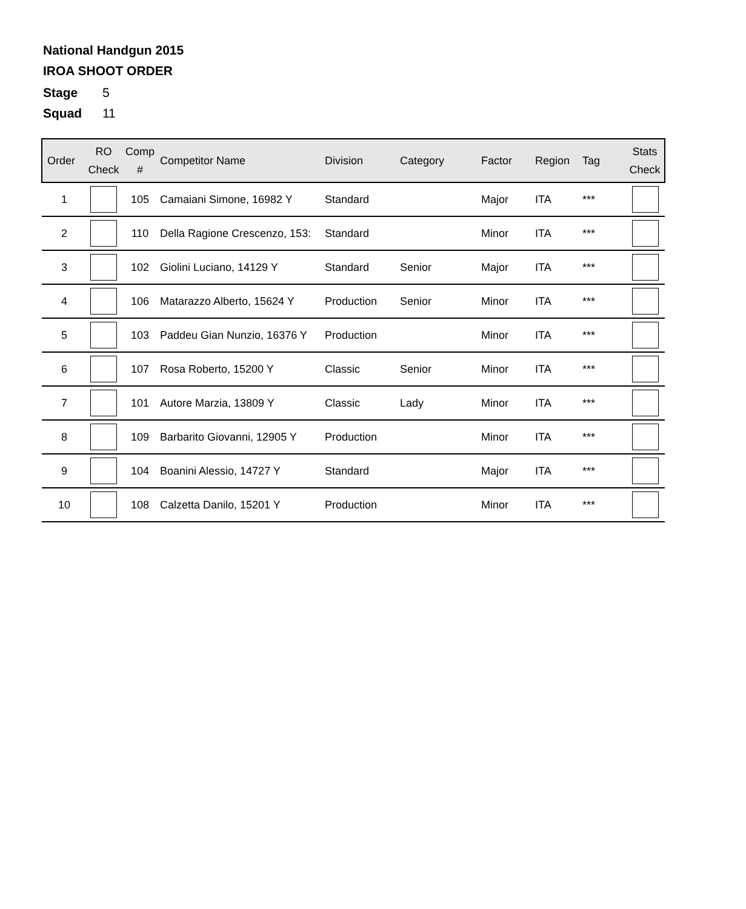National Handgun 2015
IROA SHOOT ORDER
Stage 5
Squad 11
| Order | RO Check | Comp # | Competitor Name | Division | Category | Factor | Region | Tag | Stats Check |
| --- | --- | --- | --- | --- | --- | --- | --- | --- | --- |
| 1 | | 105 | Camaiani Simone, 16982 Y | Standard | | Major | ITA | *** | |
| 2 | | 110 | Della Ragione Crescenzo, 153: | Standard | | Minor | ITA | *** | |
| 3 | | 102 | Giolini Luciano, 14129 Y | Standard | Senior | Major | ITA | *** | |
| 4 | | 106 | Matarazzo Alberto, 15624 Y | Production | Senior | Minor | ITA | *** | |
| 5 | | 103 | Paddeu Gian Nunzio, 16376 Y | Production | | Minor | ITA | *** | |
| 6 | | 107 | Rosa Roberto, 15200 Y | Classic | Senior | Minor | ITA | *** | |
| 7 | | 101 | Autore Marzia, 13809 Y | Classic | Lady | Minor | ITA | *** | |
| 8 | | 109 | Barbarito Giovanni, 12905 Y | Production | | Minor | ITA | *** | |
| 9 | | 104 | Boanini Alessio, 14727 Y | Standard | | Major | ITA | *** | |
| 10 | | 108 | Calzetta Danilo, 15201 Y | Production | | Minor | ITA | *** | |